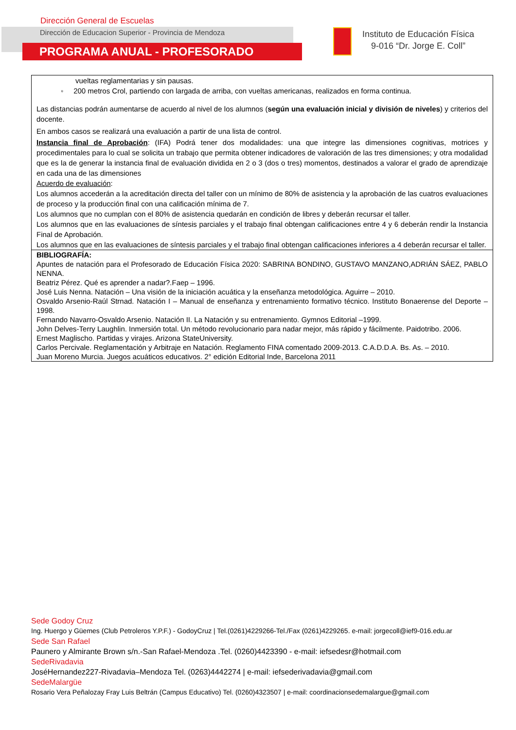Dirección General de Escuelas
Dirección de Educacion Superior - Provincia de Mendoza
PROGRAMA ANUAL - PROFESORADO
Instituto de Educación Física
9-016 “Dr. Jorge E. Coll”
| vueltas reglamentarias y sin pausas. ◦ 200 metros Crol, partiendo con largada de arriba, con vueltas americanas, realizados en forma continua. Las distancias podrán aumentarse de acuerdo al nivel de los alumnos ( según una evaluación inicial y división de niveles ) y criterios del docente. En ambos casos se realizará una evaluación a partir de una lista de control. Instancia final de Aprobación : (IFA) Podrá tener dos modalidades: una que integre las dimensiones cognitivas, motrices y procedimentales para lo cual se solicita un trabajo que permita obtener indicadores de valoración de las tres dimensiones; y otra modalidad que es la de generar la instancia final de evaluación dividida en 2 o 3 (dos o tres) momentos, destinados a valorar el grado de aprendizaje en cada una de las dimensiones Acuerdo de evaluación : Los alumnos accederán a la acreditación directa del taller con un mínimo de 80% de asistencia y la aprobación de las cuatros evaluaciones de proceso y la producción final con una calificación mínima de 7. Los alumnos que no cumplan con el 80% de asistencia quedarán en condición de libres y deberán recursar el taller. Los alumnos que en las evaluaciones de síntesis parciales y el trabajo final obtengan calificaciones entre 4 y 6 deberán rendir la Instancia Final de Aprobación. Los alumnos que en las evaluaciones de síntesis parciales y el trabajo final obtengan calificaciones inferiores a 4 deberán recursar el taller. |
| BIBLIOGRAFÍA: Apuntes de natación para el Profesorado de Educación Física 2020: SABRINA BONDINO, GUSTAVO MANZANO,ADRIÁN SÁEZ, PABLO NENNA. Beatriz Pérez. Qué es aprender a nadar?.Faep – 1996. José Luis Nenna. Natación – Una visión de la iniciación acuática y la enseñanza metodológica. Aguirre – 2010. Osvaldo Arsenio-Raúl Strnad. Natación I – Manual de enseñanza y entrenamiento formativo técnico. Instituto Bonaerense del Deporte – 1998. Fernando Navarro-Osvaldo Arsenio. Natación II. La Natación y su entrenamiento. Gymnos Editorial –1999. John Delves-Terry Laughlin. Inmersión total. Un método revolucionario para nadar mejor, más rápido y fácilmente. Paidotribo. 2006. Ernest Maglischo. Partidas y virajes. Arizona StateUniversity. Carlos Percivale. Reglamentación y Arbitraje en Natación. Reglamento FINA comentado 2009-2013. C.A.D.D.A. Bs. As. – 2010. Juan Moreno Murcia. Juegos acuáticos educativos. 2° edición Editorial Inde, Barcelona 2011 |
Sede Godoy Cruz
Ing. Huergo y Güemes (Club Petroleros Y.P.F.) - GodoyCruz | Tel.(0261)4229266-Tel./Fax (0261)4229265. e-mail: jorgecoll@ief9-016.edu.ar
Sede San Rafael
Paunero y Almirante Brown s/n.-San Rafael-Mendoza .Tel. (0260)4423390 - e-mail: iefsedesr@hotmail.com
SedeRivadavia
JoséHernandez227-Rivadavia–Mendoza Tel. (0263)4442274 | e-mail: iefsederivadavia@gmail.com
SedeMalargüe
Rosario Vera Peñalozay Fray Luis Beltrán (Campus Educativo) Tel. (0260)4323507 | e-mail: coordinacionsedemalargue@gmail.com